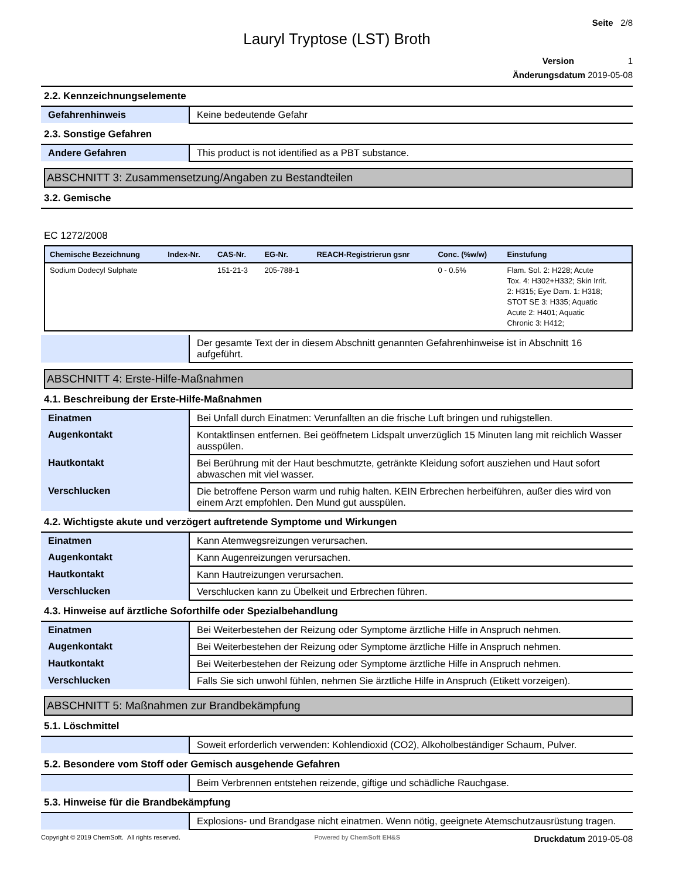Seite 2/8
Lauryl Tryptose (LST) Broth
Version 1
Änderungsdatum 2019-05-08
2.2. Kennzeichnungselemente
| Gefahrenhinweis | Keine bedeutende Gefahr |
2.3. Sonstige Gefahren
| Andere Gefahren | This product is not identified as a PBT substance. |
ABSCHNITT 3: Zusammensetzung/Angaben zu Bestandteilen
3.2. Gemische
EC 1272/2008
| Chemische Bezeichnung | Index-Nr. | CAS-Nr. | EG-Nr. | REACH-Registrierun gsnr | Conc. (%w/w) | Einstufung |
| --- | --- | --- | --- | --- | --- | --- |
| Sodium Dodecyl Sulphate | | 151-21-3 | 205-788-1 | | 0 - 0.5% | Flam. Sol. 2: H228; Acute Tox. 4: H302+H332; Skin Irrit. 2: H315; Eye Dam. 1: H318; STOT SE 3: H335; Aquatic Acute 2: H401; Aquatic Chronic 3: H412; |
| | Der gesamte Text der in diesem Abschnitt genannten Gefahrenhinweise ist in Abschnitt 16 aufgeführt. |
ABSCHNITT 4: Erste-Hilfe-Maßnahmen
4.1. Beschreibung der Erste-Hilfe-Maßnahmen
| Einatmen | Bei Unfall durch Einatmen: Verunfallten an die frische Luft bringen und ruhigstellen. |
| Augenkontakt | Kontaktlinsen entfernen. Bei geöffnetem Lidspalt unverzüglich 15 Minuten lang mit reichlich Wasser ausspülen. |
| Hautkontakt | Bei Berührung mit der Haut beschmutzte, getränkte Kleidung sofort ausziehen und Haut sofort abwaschen mit viel wasser. |
| Verschlucken | Die betroffene Person warm und ruhig halten. KEIN Erbrechen herbeiführen, außer dies wird von einem Arzt empfohlen. Den Mund gut ausspülen. |
4.2. Wichtigste akute und verzögert auftretende Symptome und Wirkungen
| Einatmen | Kann Atemwegsreizungen verursachen. |
| Augenkontakt | Kann Augenreizungen verursachen. |
| Hautkontakt | Kann Hautreizungen verursachen. |
| Verschlucken | Verschlucken kann zu Übelkeit und Erbrechen führen. |
4.3. Hinweise auf ärztliche Soforthilfe oder Spezialbehandlung
| Einatmen | Bei Weiterbestehen der Reizung oder Symptome ärztliche Hilfe in Anspruch nehmen. |
| Augenkontakt | Bei Weiterbestehen der Reizung oder Symptome ärztliche Hilfe in Anspruch nehmen. |
| Hautkontakt | Bei Weiterbestehen der Reizung oder Symptome ärztliche Hilfe in Anspruch nehmen. |
| Verschlucken | Falls Sie sich unwohl fühlen, nehmen Sie ärztliche Hilfe in Anspruch (Etikett vorzeigen). |
ABSCHNITT 5: Maßnahmen zur Brandbekämpfung
5.1. Löschmittel
| | Soweit erforderlich verwenden: Kohlendioxid (CO2), Alkoholbeständiger Schaum, Pulver. |
5.2. Besondere vom Stoff oder Gemisch ausgehende Gefahren
| | Beim Verbrennen entstehen reizende, giftige und schädliche Rauchgase. |
5.3. Hinweise für die Brandbekämpfung
| | Explosions- und Brandgase nicht einatmen. Wenn nötig, geeignete Atemschutzausrüstung tragen. |
Copyright © 2019 ChemSoft. All rights reserved. Powered by ChemSoft EH&S Druckdatum 2019-05-08